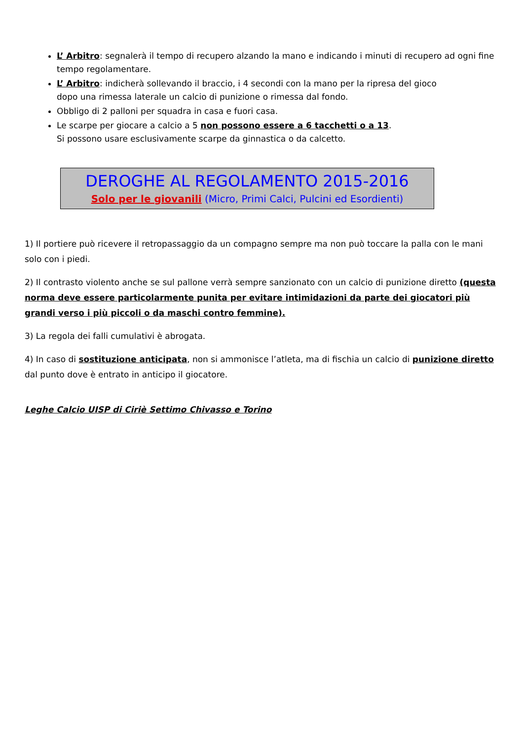L’ Arbitro: segnalerà il tempo di recupero alzando la mano e indicando i minuti di recupero ad ogni fine tempo regolamentare.
L’ Arbitro: indicherà sollevando il braccio, i 4 secondi con la mano per la ripresa del gioco
dopo una rimessa laterale un calcio di punizione o rimessa dal fondo.
Obbligo di 2 palloni per squadra in casa e fuori casa.
Le scarpe per giocare a calcio a 5 non possono essere a 6 tacchetti o a 13.
Si possono usare esclusivamente scarpe da ginnastica o da calcetto.
DEROGHE AL REGOLAMENTO 2015-2016
Solo per le giovanili (Micro, Primi Calci, Pulcini ed Esordienti)
1) Il portiere può ricevere il retropassaggio da un compagno sempre ma non può toccare la palla con le mani solo con i piedi.
2) Il contrasto violento anche se sul pallone verrà sempre sanzionato con un calcio di punizione diretto (questa norma deve essere particolarmente punita per evitare intimidazioni da parte dei giocatori più grandi verso i più piccoli o da maschi contro femmine).
3) La regola dei falli cumulativi è abrogata.
4) In caso di sostituzione anticipata, non si ammonisce l’atleta, ma di fischia un calcio di punizione diretto dal punto dove è entrato in anticipo il giocatore.
Leghe Calcio UISP di Ciriè Settimo Chivasso e Torino